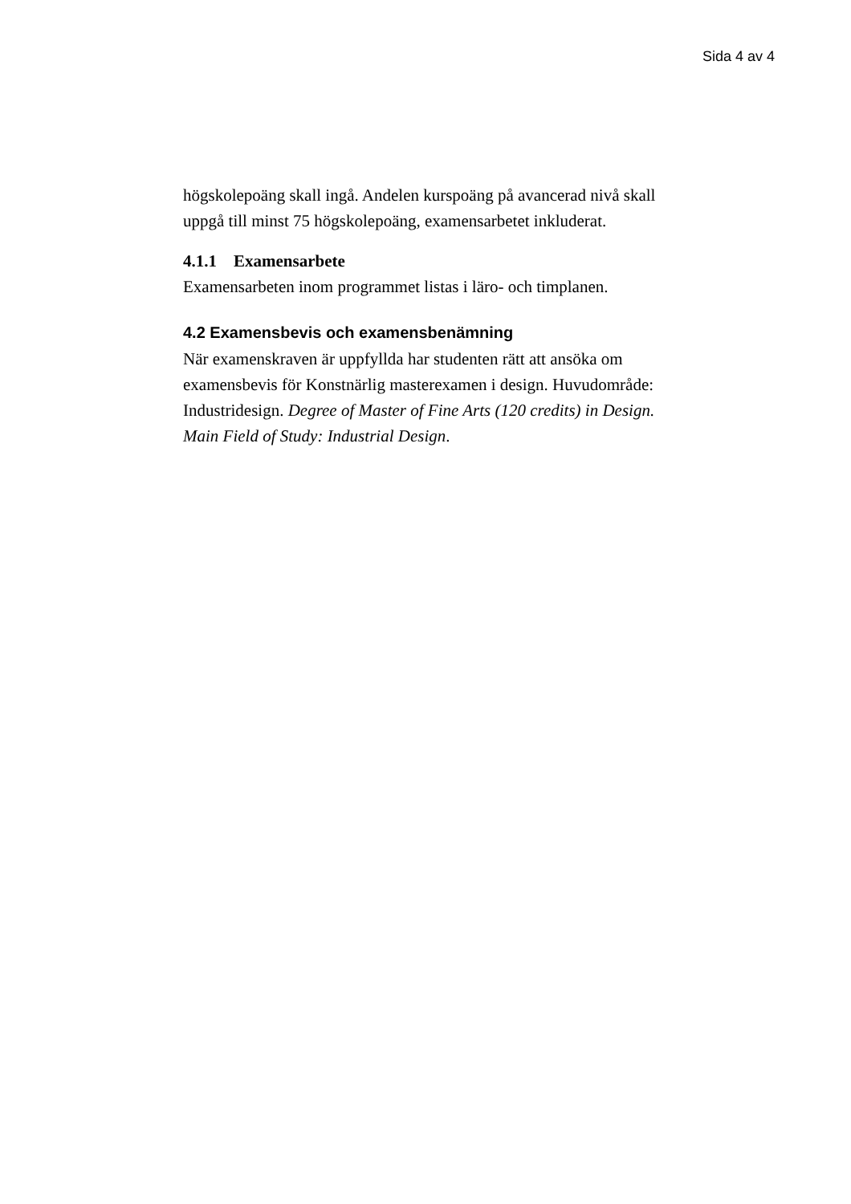Sida 4 av 4
högskolepoäng skall ingå. Andelen kurspoäng på avancerad nivå skall uppgå till minst 75 högskolepoäng, examensarbetet inkluderat.
4.1.1 Examensarbete
Examensarbeten inom programmet listas i läro- och timplanen.
4.2 Examensbevis och examensbenämning
När examenskraven är uppfyllda har studenten rätt att ansöka om examensbevis för Konstnärlig masterexamen i design. Huvudområde: Industridesign. Degree of Master of Fine Arts (120 credits) in Design. Main Field of Study: Industrial Design.